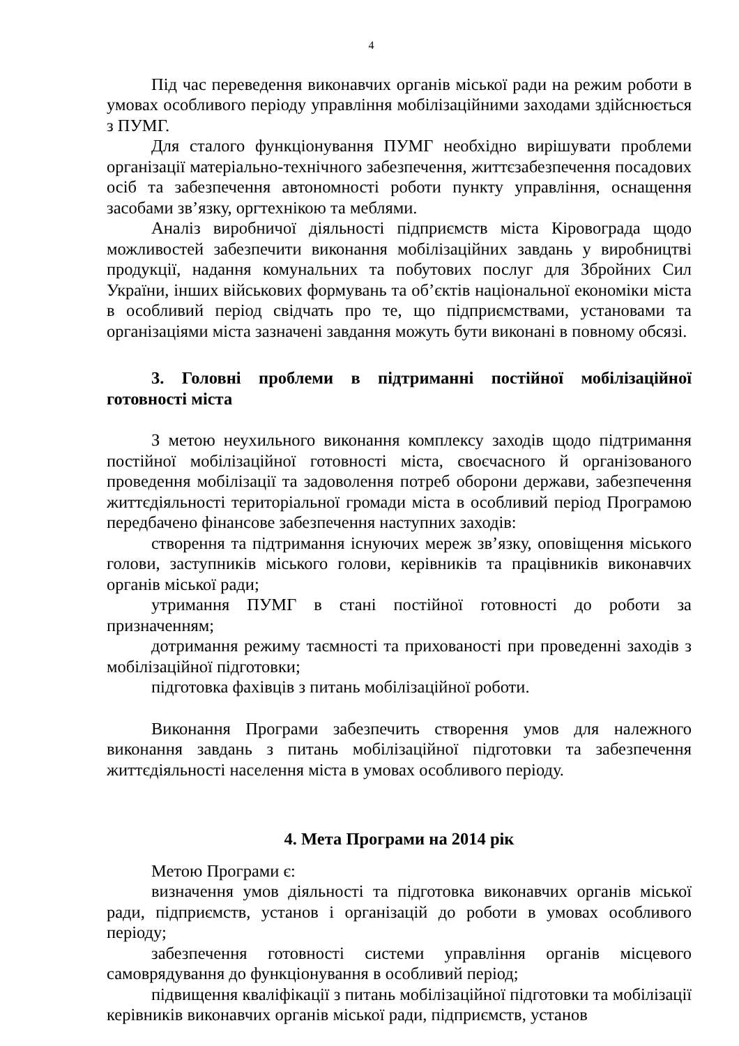4
Під час переведення виконавчих органів міської ради на режим роботи в умовах особливого періоду управління мобілізаційними заходами здійснюється з ПУМГ.
Для сталого функціонування ПУМГ необхідно вирішувати проблеми організації матеріально-технічного забезпечення, життєзабезпечення посадових осіб та забезпечення автономності роботи пункту управління, оснащення засобами зв’язку, оргтехнікою та меблями.
Аналіз виробничої діяльності підприємств міста Кіровограда щодо можливостей забезпечити виконання мобілізаційних завдань у виробництві продукції, надання комунальних та побутових послуг для Збройних Сил України, інших військових формувань та об’єктів національної економіки міста в особливий період свідчать про те, що підприємствами, установами та організаціями міста зазначені завдання можуть бути виконані в повному обсязі.
3. Головні проблеми в підтриманні постійної мобілізаційної готовності міста
З метою неухильного виконання комплексу заходів щодо підтримання постійної мобілізаційної готовності міста, своєчасного й організованого проведення мобілізації та задоволення потреб оборони держави, забезпечення життєдіяльності територіальної громади міста в особливий період Програмою передбачено фінансове забезпечення наступних заходів:
створення та підтримання існуючих мереж зв’язку, оповіщення міського голови, заступників міського голови, керівників та працівників виконавчих органів міської ради;
утримання ПУМГ в стані постійної готовності до роботи за призначенням;
дотримання режиму таємності та прихованості при проведенні заходів з мобілізаційної підготовки;
підготовка фахівців з питань мобілізаційної роботи.
Виконання Програми забезпечить створення умов для належного виконання завдань з питань мобілізаційної підготовки та забезпечення життєдіяльності населення міста в умовах особливого періоду.
4. Мета Програми на 2014 рік
Метою Програми є:
визначення умов діяльності та підготовка виконавчих органів міської ради, підприємств, установ і організацій до роботи в умовах особливого періоду;
забезпечення готовності системи управління органів місцевого самоврядування до функціонування в особливий період;
підвищення кваліфікації з питань мобілізаційної підготовки та мобілізації керівників виконавчих органів міської ради, підприємств, установ